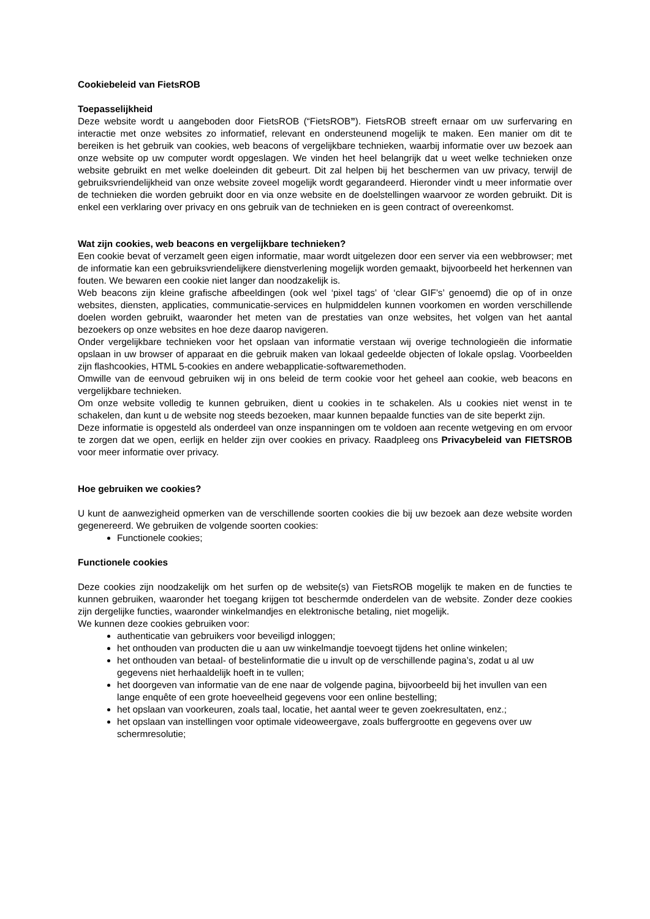Cookiebeleid van FietsROB
Toepasselijkheid
Deze website wordt u aangeboden door FietsROB (“FietsROB”). FietsROB streeft ernaar om uw surfervaring en interactie met onze websites zo informatief, relevant en ondersteunend mogelijk te maken. Een manier om dit te bereiken is het gebruik van cookies, web beacons of vergelijkbare technieken, waarbij informatie over uw bezoek aan onze website op uw computer wordt opgeslagen. We vinden het heel belangrijk dat u weet welke technieken onze website gebruikt en met welke doeleinden dit gebeurt. Dit zal helpen bij het beschermen van uw privacy, terwijl de gebruiksvriendelijkheid van onze website zoveel mogelijk wordt gegarandeerd. Hieronder vindt u meer informatie over de technieken die worden gebruikt door en via onze website en de doelstellingen waarvoor ze worden gebruikt. Dit is enkel een verklaring over privacy en ons gebruik van de technieken en is geen contract of overeenkomst.
Wat zijn cookies, web beacons en vergelijkbare technieken?
Een cookie bevat of verzamelt geen eigen informatie, maar wordt uitgelezen door een server via een webbrowser; met de informatie kan een gebruiksvriendelijkere dienstverlening mogelijk worden gemaakt, bijvoorbeeld het herkennen van fouten. We bewaren een cookie niet langer dan noodzakelijk is.
Web beacons zijn kleine grafische afbeeldingen (ook wel ‘pixel tags’ of ‘clear GIF’s’ genoemd) die op of in onze websites, diensten, applicaties, communicatie-services en hulpmiddelen kunnen voorkomen en worden verschillende doelen worden gebruikt, waaronder het meten van de prestaties van onze websites, het volgen van het aantal bezoekers op onze websites en hoe deze daarop navigeren.
Onder vergelijkbare technieken voor het opslaan van informatie verstaan wij overige technologieën die informatie opslaan in uw browser of apparaat en die gebruik maken van lokaal gedeelde objecten of lokale opslag. Voorbeelden zijn flashcookies, HTML 5-cookies en andere webapplicatie-softwaremethoden.
Omwille van de eenvoud gebruiken wij in ons beleid de term cookie voor het geheel aan cookie, web beacons en vergelijkbare technieken.
Om onze website volledig te kunnen gebruiken, dient u cookies in te schakelen. Als u cookies niet wenst in te schakelen, dan kunt u de website nog steeds bezoeken, maar kunnen bepaalde functies van de site beperkt zijn.
Deze informatie is opgesteld als onderdeel van onze inspanningen om te voldoen aan recente wetgeving en om ervoor te zorgen dat we open, eerlijk en helder zijn over cookies en privacy. Raadpleeg ons Privacybeleid van FIETSROB voor meer informatie over privacy.
Hoe gebruiken we cookies?
U kunt de aanwezigheid opmerken van de verschillende soorten cookies die bij uw bezoek aan deze website worden gegenereerd. We gebruiken de volgende soorten cookies:
Functionele cookies;
Functionele cookies
Deze cookies zijn noodzakelijk om het surfen op de website(s) van FietsROB mogelijk te maken en de functies te kunnen gebruiken, waaronder het toegang krijgen tot beschermde onderdelen van de website. Zonder deze cookies zijn dergelijke functies, waaronder winkelmandjes en elektronische betaling, niet mogelijk.
We kunnen deze cookies gebruiken voor:
authenticatie van gebruikers voor beveiligd inloggen;
het onthouden van producten die u aan uw winkelmandje toevoegt tijdens het online winkelen;
het onthouden van betaal- of bestelinformatie die u invult op de verschillende pagina’s, zodat u al uw gegevens niet herhaaldelijk hoeft in te vullen;
het doorgeven van informatie van de ene naar de volgende pagina, bijvoorbeeld bij het invullen van een lange enquête of een grote hoeveelheid gegevens voor een online bestelling;
het opslaan van voorkeuren, zoals taal, locatie, het aantal weer te geven zoekresultaten, enz.;
het opslaan van instellingen voor optimale videoweergave, zoals buffergrootte en gegevens over uw schermresolutie;